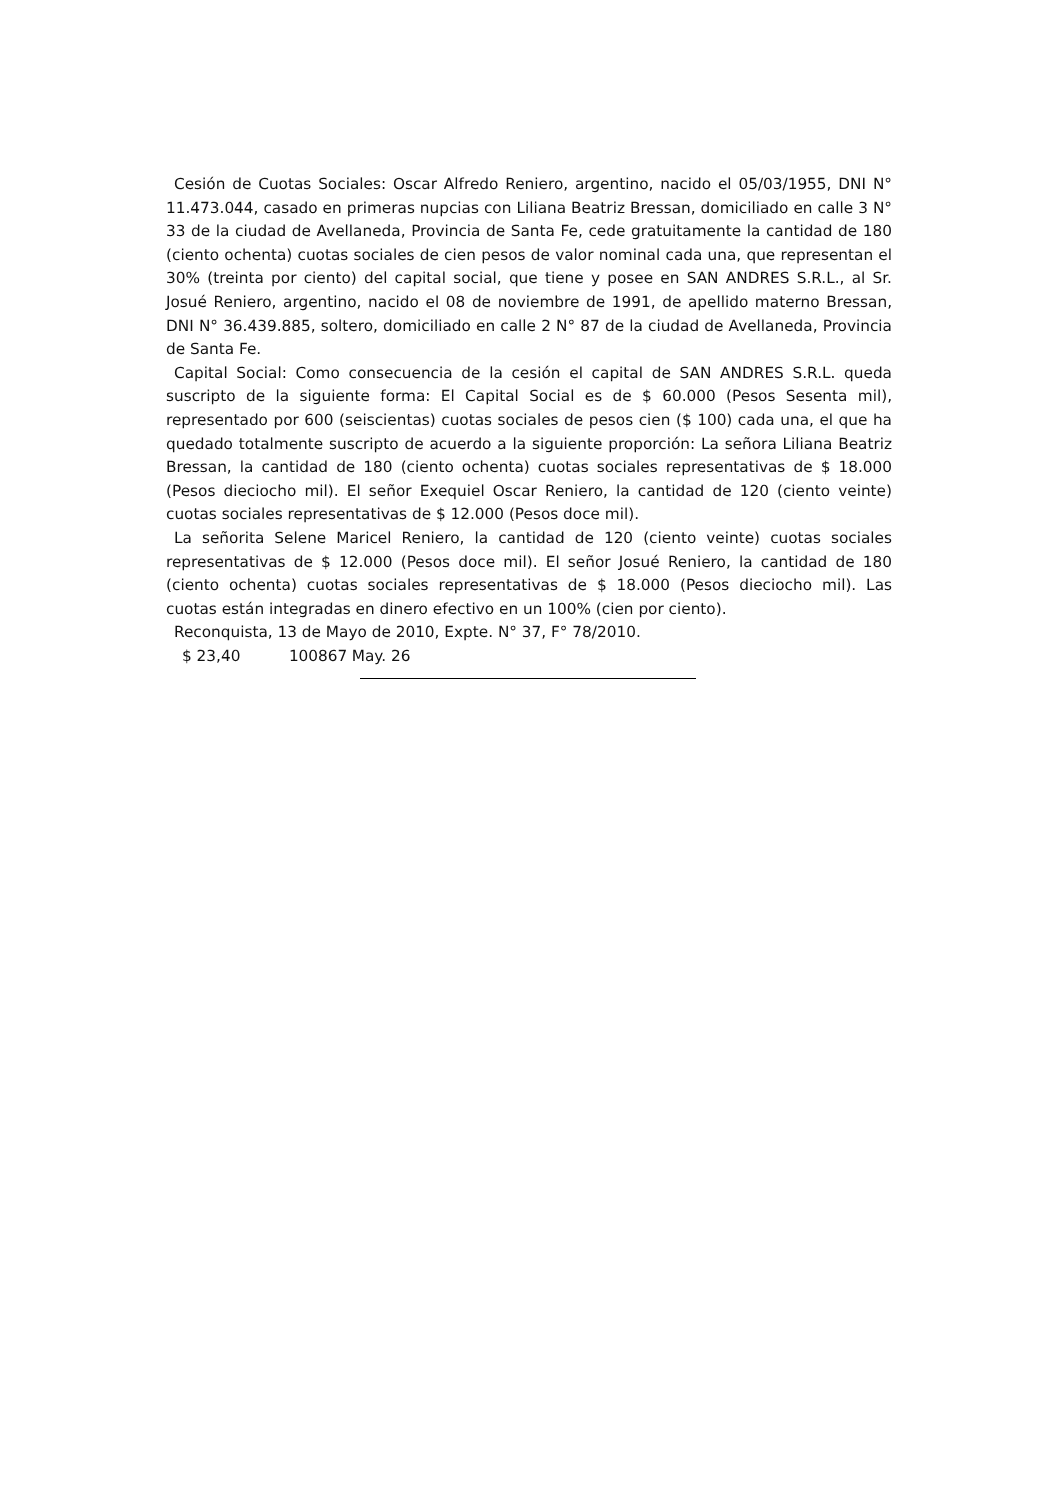Cesión de Cuotas Sociales: Oscar Alfredo Reniero, argentino, nacido el 05/03/1955, DNI N° 11.473.044, casado en primeras nupcias con Liliana Beatriz Bressan, domiciliado en calle 3 N° 33 de la ciudad de Avellaneda, Provincia de Santa Fe, cede gratuitamente la cantidad de 180 (ciento ochenta) cuotas sociales de cien pesos de valor nominal cada una, que representan el 30% (treinta por ciento) del capital social, que tiene y posee en SAN ANDRES S.R.L., al Sr. Josué Reniero, argentino, nacido el 08 de noviembre de 1991, de apellido materno Bressan, DNI N° 36.439.885, soltero, domiciliado en calle 2 N° 87 de la ciudad de Avellaneda, Provincia de Santa Fe.
Capital Social: Como consecuencia de la cesión el capital de SAN ANDRES S.R.L. queda suscripto de la siguiente forma: El Capital Social es de $ 60.000 (Pesos Sesenta mil), representado por 600 (seiscientas) cuotas sociales de pesos cien ($ 100) cada una, el que ha quedado totalmente suscripto de acuerdo a la siguiente proporción: La señora Liliana Beatriz Bressan, la cantidad de 180 (ciento ochenta) cuotas sociales representativas de $ 18.000 (Pesos dieciocho mil). El señor Exequiel Oscar Reniero, la cantidad de 120 (ciento veinte) cuotas sociales representativas de $ 12.000 (Pesos doce mil).
La señorita Selene Maricel Reniero, la cantidad de 120 (ciento veinte) cuotas sociales representativas de $ 12.000 (Pesos doce mil). El señor Josué Reniero, la cantidad de 180 (ciento ochenta) cuotas sociales representativas de $ 18.000 (Pesos dieciocho mil). Las cuotas están integradas en dinero efectivo en un 100% (cien por ciento).
Reconquista, 13 de Mayo de 2010, Expte. N° 37, F° 78/2010.
$ 23,40 100867 May. 26